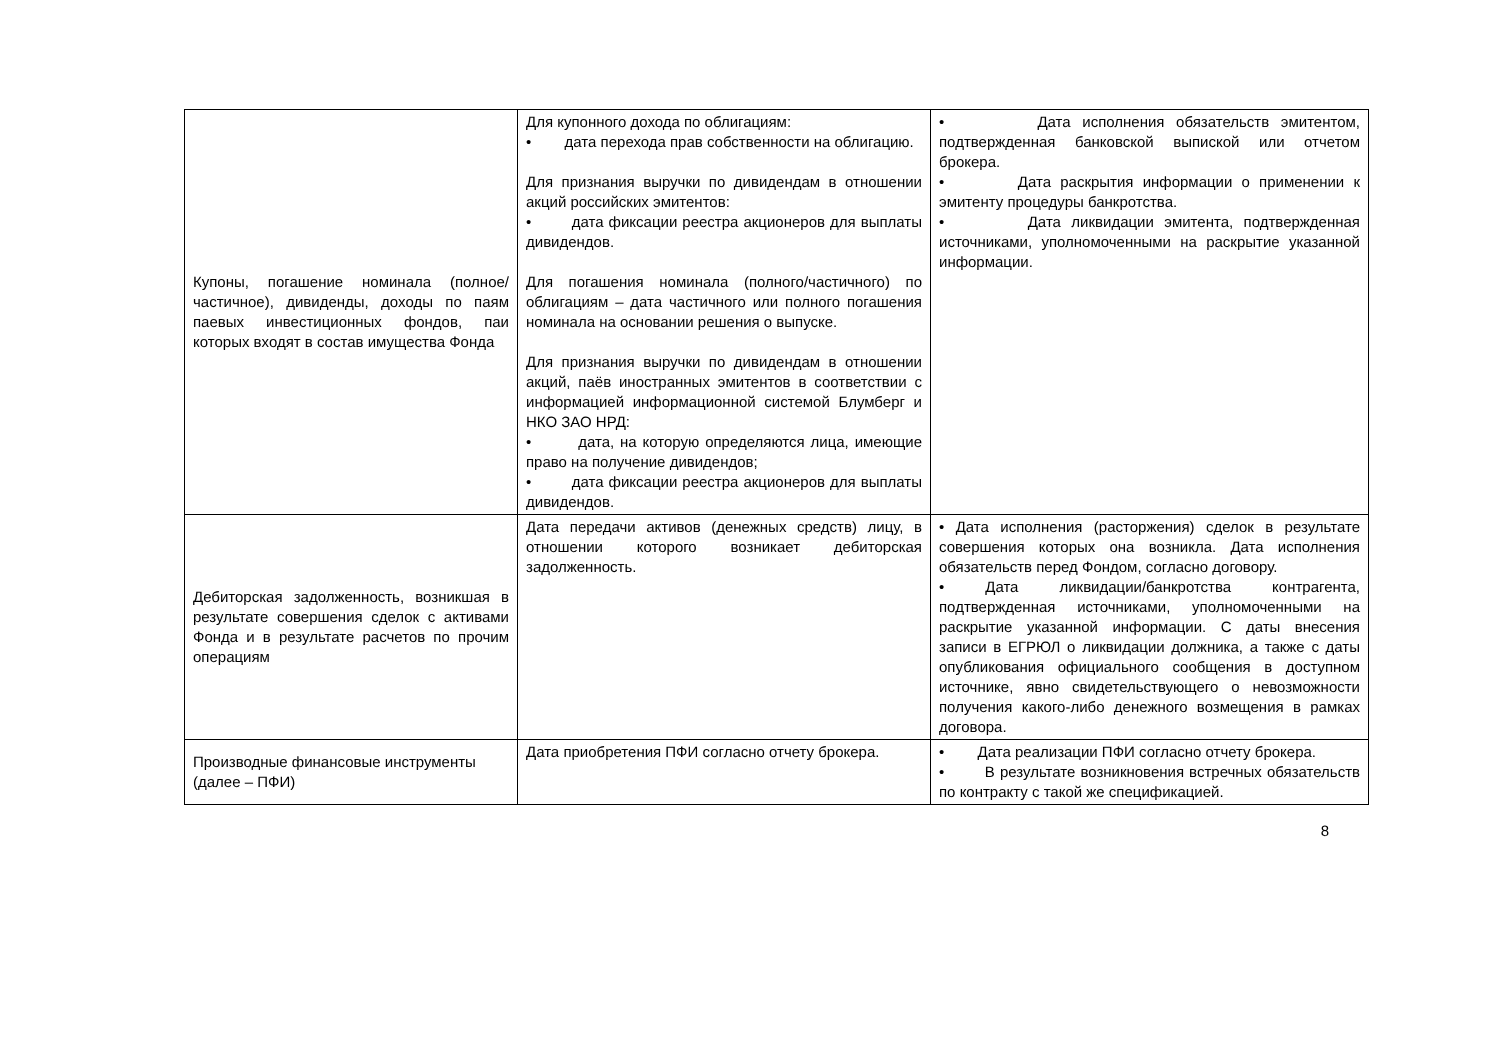| Купоны, погашение номинала (полное/частичное), дивиденды, доходы по паям паевых инвестиционных фондов, паи которых входят в состав имущества Фонда | Для купонного дохода по облигациям: • дата перехода прав собственности на облигацию. Для признания выручки по дивидендам в отношении акций российских эмитентов: • дата фиксации реестра акционеров для выплаты дивидендов. Для погашения номинала (полного/частичного) по облигациям – дата частичного или полного погашения номинала на основании решения о выпуске. Для признания выручки по дивидендам в отношении акций, паёв иностранных эмитентов в соответствии с информацией информационной системой Блумберг и НКО ЗАО НРД: • дата, на которую определяются лица, имеющие право на получение дивидендов; • дата фиксации реестра акционеров для выплаты дивидендов. | • Дата исполнения обязательств эмитентом, подтвержденная банковской выпиской или отчетом брокера. • Дата раскрытия информации о применении к эмитенту процедуры банкротства. • Дата ликвидации эмитента, подтвержденная источниками, уполномоченными на раскрытие указанной информации. |
| Дебиторская задолженность, возникшая в результате совершения сделок с активами Фонда и в результате расчетов по прочим операциям | Дата передачи активов (денежных средств) лицу, в отношении которого возникает дебиторская задолженность. | • Дата исполнения (расторжения) сделок в результате совершения которых она возникла. Дата исполнения обязательств перед Фондом, согласно договору. • Дата ликвидации/банкротства контрагента, подтвержденная источниками, уполномоченными на раскрытие указанной информации. С даты внесения записи в ЕГРЮЛ о ликвидации должника, а также с даты опубликования официального сообщения в доступном источнике, явно свидетельствующего о невозможности получения какого-либо денежного возмещения в рамках договора. |
| Производные финансовые инструменты (далее – ПФИ) | Дата приобретения ПФИ согласно отчету брокера. | • Дата реализации ПФИ согласно отчету брокера. • В результате возникновения встречных обязательств по контракту с такой же спецификацией. |
8